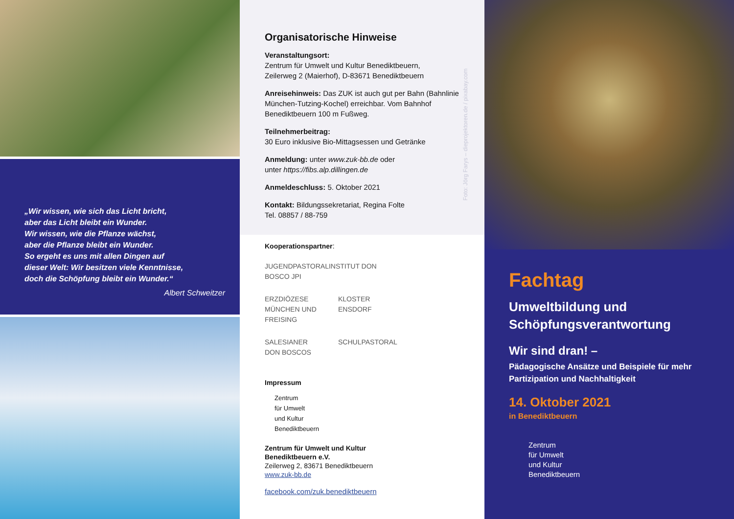„Wir wissen, wie sich das Licht bricht,
aber das Licht bleibt ein Wunder.
Wir wissen, wie die Pflanze wächst,
aber die Pflanze bleibt ein Wunder.
So ergeht es uns mit allen Dingen auf
dieser Welt: Wir besitzen viele Kenntnisse,
doch die Schöpfung bleibt ein Wunder.“
Albert Schweitzer
Organisatorische Hinweise
Veranstaltungsort:
Zentrum für Umwelt und Kultur Benediktbeuern,
Zeilerweg 2 (Maierhof), D-83671 Benediktbeuern
Anreisehinweis: Das ZUK ist auch gut per Bahn (Bahnlinie München-Tutzing-Kochel) erreichbar. Vom Bahnhof Benediktbeuern 100 m Fußweg.
Teilnehmerbeitrag:
30 Euro inklusive Bio-Mittagsessen und Getränke
Anmeldung: unter www.zuk-bb.de oder
unter https://fibs.alp.dillingen.de
Anmeldeschluss: 5. Oktober 2021
Kontakt: Bildungssekretariat, Regina Folte
Tel. 08857 / 88-759
Foto: Jörg Farys – dieprojektoren.de / pixabay.com
Kooperationspartner:
JUGENDPASTORALINSTITUT DON BOSCO JPI
ERZDIÖZESE MÜNCHEN UND FREISING
KLOSTER ENSDORF
SALESIANER DON BOSCOS
SCHULPASTORAL
Impressum
Zentrum
für Umwelt
und Kultur
Benediktbeuern
Zentrum für Umwelt und Kultur
Benediktbeuern e.V.
Zeilerweg 2, 83671 Benediktbeuern
www.zuk-bb.de
facebook.com/zuk.benediktbeuern
Fachtag
Umweltbildung und
Schöpfungsverantwortung
Wir sind dran! –
Pädagogische Ansätze und Beispiele für mehr Partizipation und Nachhaltigkeit
14. Oktober 2021
in Benediktbeuern
Zentrum
für Umwelt
und Kultur
Benediktbeuern